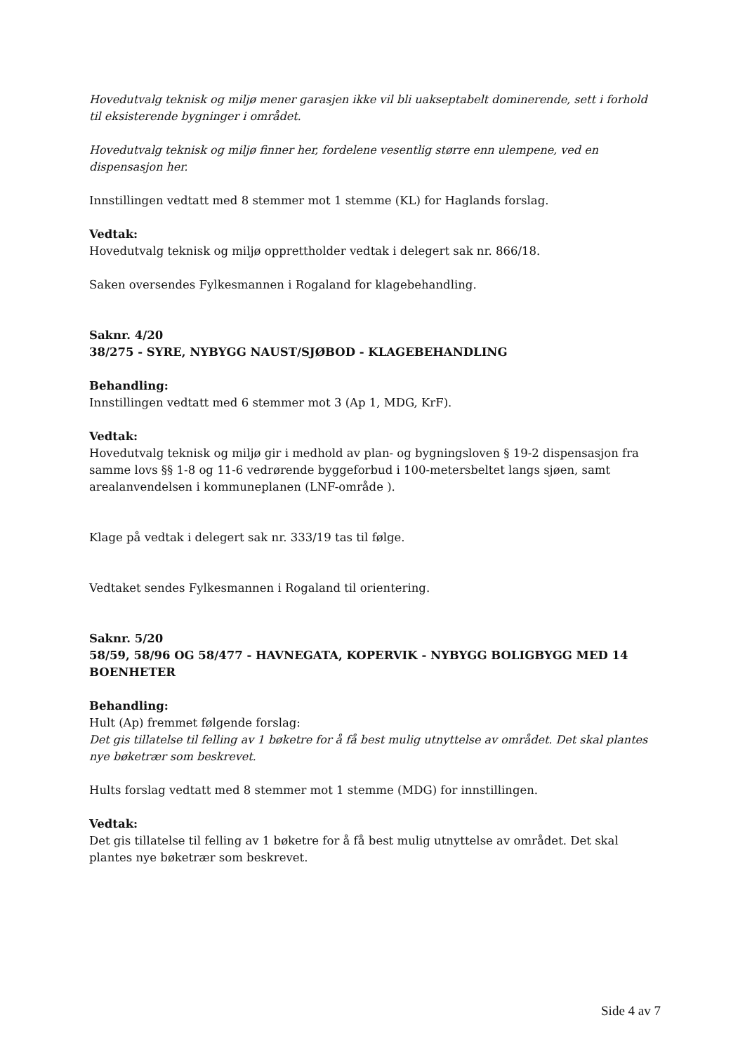Hovedutvalg teknisk og miljø mener garasjen ikke vil bli uakseptabelt dominerende, sett i forhold til eksisterende bygninger i området.
Hovedutvalg teknisk og miljø finner her, fordelene vesentlig større enn ulempene, ved en dispensasjon her.
Innstillingen vedtatt med 8 stemmer mot 1 stemme (KL) for Haglands forslag.
Vedtak:
Hovedutvalg teknisk og miljø opprettholder vedtak i delegert sak nr. 866/18.
Saken oversendes Fylkesmannen i Rogaland for klagebehandling.
Saknr. 4/20
38/275 - SYRE, NYBYGG NAUST/SJØBOD - KLAGEBEHANDLING
Behandling:
Innstillingen vedtatt med 6 stemmer mot 3 (Ap 1, MDG, KrF).
Vedtak:
Hovedutvalg teknisk og miljø gir i medhold av plan- og bygningsloven § 19-2 dispensasjon fra samme lovs §§ 1-8 og 11-6 vedrørende byggeforbud i 100-metersbeltet langs sjøen, samt arealanvendelsen i kommuneplanen (LNF-område ).
Klage på vedtak i delegert sak nr. 333/19 tas til følge.
Vedtaket sendes Fylkesmannen i Rogaland til orientering.
Saknr. 5/20
58/59, 58/96 OG 58/477 - HAVNEGATA, KOPERVIK - NYBYGG BOLIGBYGG MED 14 BOENHETER
Behandling:
Hult (Ap) fremmet følgende forslag:
Det gis tillatelse til felling av 1 bøketre for å få best mulig utnyttelse av området. Det skal plantes nye bøketrær som beskrevet.
Hults forslag vedtatt med 8 stemmer mot 1 stemme (MDG) for innstillingen.
Vedtak:
Det gis tillatelse til felling av 1 bøketre for å få best mulig utnyttelse av området. Det skal plantes nye bøketrær som beskrevet.
Side 4 av 7